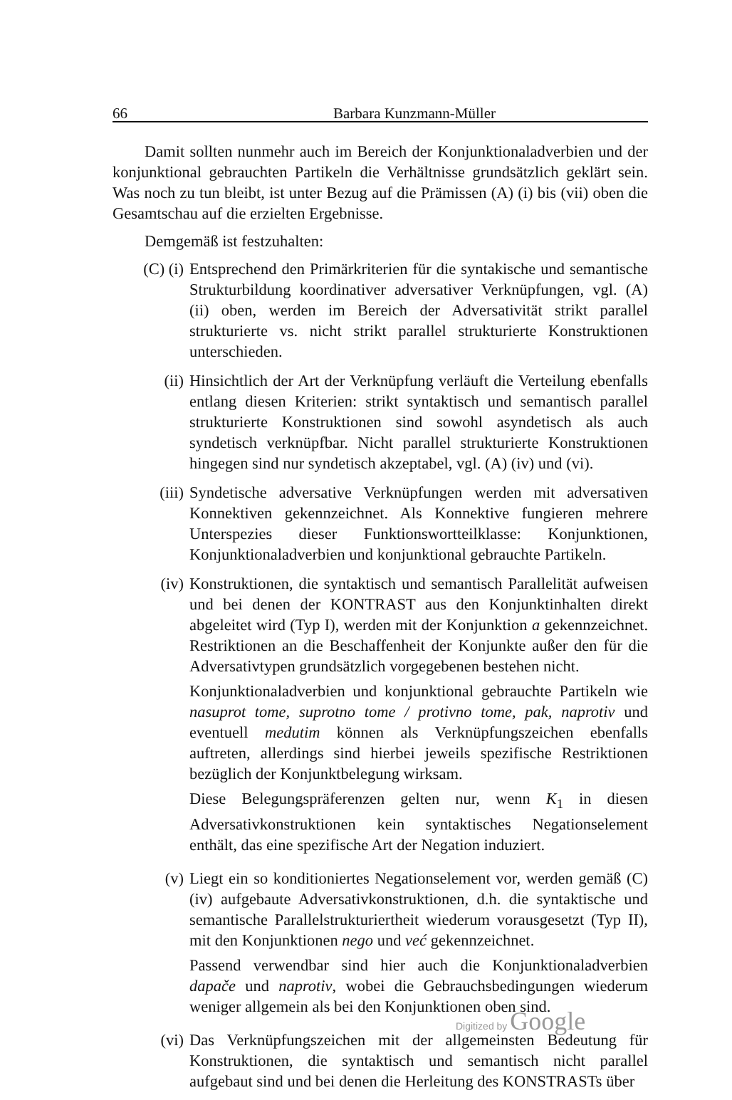66 Barbara Kunzmann-Müller
Damit sollten nunmehr auch im Bereich der Konjunktionaladverbien und der konjunktional gebrauchten Partikeln die Verhältnisse grundsätzlich geklärt sein. Was noch zu tun bleibt, ist unter Bezug auf die Prämissen (A) (i) bis (vii) oben die Gesamtschau auf die erzielten Ergebnisse.
Demgemäß ist festzuhalten:
(C) (i) Entsprechend den Primärkriterien für die syntakische und semantische Strukturbildung koordinativer adversativer Verknüpfungen, vgl. (A) (ii) oben, werden im Bereich der Adversativität strikt parallel strukturierte vs. nicht strikt parallel strukturierte Konstruktionen unterschieden.
(ii) Hinsichtlich der Art der Verknüpfung verläuft die Verteilung ebenfalls entlang diesen Kriterien: strikt syntaktisch und semantisch parallel strukturierte Konstruktionen sind sowohl asyndetisch als auch syndetisch verknüpfbar. Nicht parallel strukturierte Konstruktionen hingegen sind nur syndetisch akzeptabel, vgl. (A) (iv) und (vi).
(iii) Syndetische adversative Verknüpfungen werden mit adversativen Konnektiven gekennzeichnet. Als Konnektive fungieren mehrere Unterspezies dieser Funktionswortteilklasse: Konjunktionen, Konjunktionaladverbien und konjunktional gebrauchte Partikeln.
(iv) Konstruktionen, die syntaktisch und semantisch Parallelität aufweisen und bei denen der KONTRAST aus den Konjunktinhalten direkt abgeleitet wird (Typ I), werden mit der Konjunktion a gekennzeichnet. Restriktionen an die Beschaffenheit der Konjunkte außer den für die Adversativtypen grundsätzlich vorgegebenen bestehen nicht.
Konjunktionaladverbien und konjunktional gebrauchte Partikeln wie nasuprot tome, suprotno tome / protivno tome, pak, naprotiv und eventuell medutim können als Verknüpfungszeichen ebenfalls auftreten, allerdings sind hierbei jeweils spezifische Restriktionen bezüglich der Konjunktbelegung wirksam.
Diese Belegungspräferenzen gelten nur, wenn K<sub>1</sub> in diesen Adversativkonstruktionen kein syntaktisches Negationselement enthält, das eine spezifische Art der Negation induziert.
(v) Liegt ein so konditioniertes Negationselement vor, werden gemäß (C) (iv) aufgebaute Adversativkonstruktionen, d.h. die syntaktische und semantische Parallelstrukturiertheit wiederum vorausgesetzt (Typ II), mit den Konjunktionen nego und već gekennzeichnet.
Passend verwendbar sind hier auch die Konjunktionaladverbien dapače und naprotiv, wobei die Gebrauchsbedingungen wiederum weniger allgemein als bei den Konjunktionen oben sind.
(vi) Das Verknüpfungszeichen mit der allgemeinsten Bedeutung für Konstruktionen, die syntaktisch und semantisch nicht parallel aufgebaut sind und bei denen die Herleitung des KONSTRASTs über
Digitized by Google